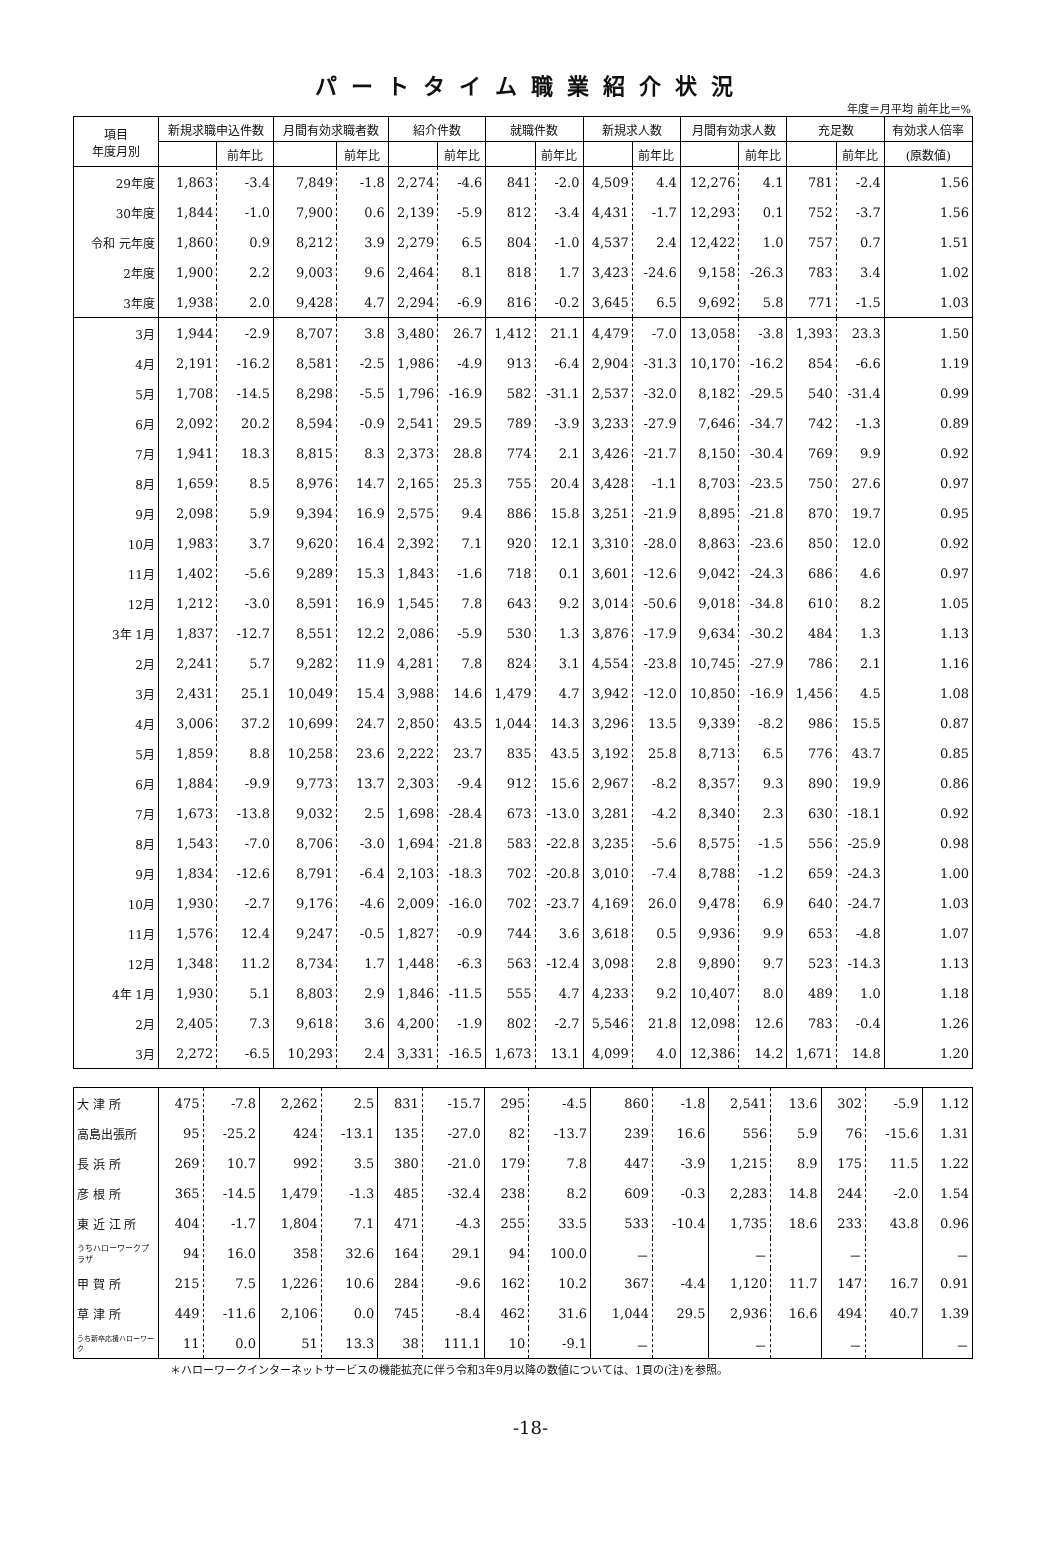パートタイム職業紹介状況
年度＝月平均 前年比＝%
| 項目 年度月別 | 新規求職申込件数 | | 月間有効求職者数 | | 紹介件数 | | 就職件数 | | 新規求人数 | | 月間有効求人数 | | 充足数 | | 有効求人倍率 |
| --- | --- | --- | --- | --- | --- | --- | --- | --- | --- | --- | --- | --- | --- | --- | --- |
| | | 前年比 | | 前年比 | | 前年比 | | 前年比 | | 前年比 | | 前年比 | | 前年比 | (原数値) |
| 29年度 | 1,863 | -3.4 | 7,849 | -1.8 | 2,274 | -4.6 | 841 | -2.0 | 4,509 | 4.4 | 12,276 | 4.1 | 781 | -2.4 | 1.56 |
| 30年度 | 1,844 | -1.0 | 7,900 | 0.6 | 2,139 | -5.9 | 812 | -3.4 | 4,431 | -1.7 | 12,293 | 0.1 | 752 | -3.7 | 1.56 |
| 令和 元年度 | 1,860 | 0.9 | 8,212 | 3.9 | 2,279 | 6.5 | 804 | -1.0 | 4,537 | 2.4 | 12,422 | 1.0 | 757 | 0.7 | 1.51 |
| 2年度 | 1,900 | 2.2 | 9,003 | 9.6 | 2,464 | 8.1 | 818 | 1.7 | 3,423 | -24.6 | 9,158 | -26.3 | 783 | 3.4 | 1.02 |
| 3年度 | 1,938 | 2.0 | 9,428 | 4.7 | 2,294 | -6.9 | 816 | -0.2 | 3,645 | 6.5 | 9,692 | 5.8 | 771 | -1.5 | 1.03 |
| 3月 | 1,944 | -2.9 | 8,707 | 3.8 | 3,480 | 26.7 | 1,412 | 21.1 | 4,479 | -7.0 | 13,058 | -3.8 | 1,393 | 23.3 | 1.50 |
| 4月 | 2,191 | -16.2 | 8,581 | -2.5 | 1,986 | -4.9 | 913 | -6.4 | 2,904 | -31.3 | 10,170 | -16.2 | 854 | -6.6 | 1.19 |
| 5月 | 1,708 | -14.5 | 8,298 | -5.5 | 1,796 | -16.9 | 582 | -31.1 | 2,537 | -32.0 | 8,182 | -29.5 | 540 | -31.4 | 0.99 |
| 6月 | 2,092 | 20.2 | 8,594 | -0.9 | 2,541 | 29.5 | 789 | -3.9 | 3,233 | -27.9 | 7,646 | -34.7 | 742 | -1.3 | 0.89 |
| 7月 | 1,941 | 18.3 | 8,815 | 8.3 | 2,373 | 28.8 | 774 | 2.1 | 3,426 | -21.7 | 8,150 | -30.4 | 769 | 9.9 | 0.92 |
| 8月 | 1,659 | 8.5 | 8,976 | 14.7 | 2,165 | 25.3 | 755 | 20.4 | 3,428 | -1.1 | 8,703 | -23.5 | 750 | 27.6 | 0.97 |
| 9月 | 2,098 | 5.9 | 9,394 | 16.9 | 2,575 | 9.4 | 886 | 15.8 | 3,251 | -21.9 | 8,895 | -21.8 | 870 | 19.7 | 0.95 |
| 10月 | 1,983 | 3.7 | 9,620 | 16.4 | 2,392 | 7.1 | 920 | 12.1 | 3,310 | -28.0 | 8,863 | -23.6 | 850 | 12.0 | 0.92 |
| 11月 | 1,402 | -5.6 | 9,289 | 15.3 | 1,843 | -1.6 | 718 | 0.1 | 3,601 | -12.6 | 9,042 | -24.3 | 686 | 4.6 | 0.97 |
| 12月 | 1,212 | -3.0 | 8,591 | 16.9 | 1,545 | 7.8 | 643 | 9.2 | 3,014 | -50.6 | 9,018 | -34.8 | 610 | 8.2 | 1.05 |
| 3年 1月 | 1,837 | -12.7 | 8,551 | 12.2 | 2,086 | -5.9 | 530 | 1.3 | 3,876 | -17.9 | 9,634 | -30.2 | 484 | 1.3 | 1.13 |
| 2月 | 2,241 | 5.7 | 9,282 | 11.9 | 4,281 | 7.8 | 824 | 3.1 | 4,554 | -23.8 | 10,745 | -27.9 | 786 | 2.1 | 1.16 |
| 3月 | 2,431 | 25.1 | 10,049 | 15.4 | 3,988 | 14.6 | 1,479 | 4.7 | 3,942 | -12.0 | 10,850 | -16.9 | 1,456 | 4.5 | 1.08 |
| 4月 | 3,006 | 37.2 | 10,699 | 24.7 | 2,850 | 43.5 | 1,044 | 14.3 | 3,296 | 13.5 | 9,339 | -8.2 | 986 | 15.5 | 0.87 |
| 5月 | 1,859 | 8.8 | 10,258 | 23.6 | 2,222 | 23.7 | 835 | 43.5 | 3,192 | 25.8 | 8,713 | 6.5 | 776 | 43.7 | 0.85 |
| 6月 | 1,884 | -9.9 | 9,773 | 13.7 | 2,303 | -9.4 | 912 | 15.6 | 2,967 | -8.2 | 8,357 | 9.3 | 890 | 19.9 | 0.86 |
| 7月 | 1,673 | -13.8 | 9,032 | 2.5 | 1,698 | -28.4 | 673 | -13.0 | 3,281 | -4.2 | 8,340 | 2.3 | 630 | -18.1 | 0.92 |
| 8月 | 1,543 | -7.0 | 8,706 | -3.0 | 1,694 | -21.8 | 583 | -22.8 | 3,235 | -5.6 | 8,575 | -1.5 | 556 | -25.9 | 0.98 |
| 9月 | 1,834 | -12.6 | 8,791 | -6.4 | 2,103 | -18.3 | 702 | -20.8 | 3,010 | -7.4 | 8,788 | -1.2 | 659 | -24.3 | 1.00 |
| 10月 | 1,930 | -2.7 | 9,176 | -4.6 | 2,009 | -16.0 | 702 | -23.7 | 4,169 | 26.0 | 9,478 | 6.9 | 640 | -24.7 | 1.03 |
| 11月 | 1,576 | 12.4 | 9,247 | -0.5 | 1,827 | -0.9 | 744 | 3.6 | 3,618 | 0.5 | 9,936 | 9.9 | 653 | -4.8 | 1.07 |
| 12月 | 1,348 | 11.2 | 8,734 | 1.7 | 1,448 | -6.3 | 563 | -12.4 | 3,098 | 2.8 | 9,890 | 9.7 | 523 | -14.3 | 1.13 |
| 4年 1月 | 1,930 | 5.1 | 8,803 | 2.9 | 1,846 | -11.5 | 555 | 4.7 | 4,233 | 9.2 | 10,407 | 8.0 | 489 | 1.0 | 1.18 |
| 2月 | 2,405 | 7.3 | 9,618 | 3.6 | 4,200 | -1.9 | 802 | -2.7 | 5,546 | 21.8 | 12,098 | 12.6 | 783 | -0.4 | 1.26 |
| 3月 | 2,272 | -6.5 | 10,293 | 2.4 | 3,331 | -16.5 | 1,673 | 13.1 | 4,099 | 4.0 | 12,386 | 14.2 | 1,671 | 14.8 | 1.20 |
| 大 津 所 | 475 | -7.8 | 2,262 | 2.5 | 831 | -15.7 | 295 | -4.5 | 860 | -1.8 | 2,541 | 13.6 | 302 | -5.9 | 1.12 |
| 高島出張所 | 95 | -25.2 | 424 | -13.1 | 135 | -27.0 | 82 | -13.7 | 239 | 16.6 | 556 | 5.9 | 76 | -15.6 | 1.31 |
| 長 浜 所 | 269 | 10.7 | 992 | 3.5 | 380 | -21.0 | 179 | 7.8 | 447 | -3.9 | 1,215 | 8.9 | 175 | 11.5 | 1.22 |
| 彦 根 所 | 365 | -14.5 | 1,479 | -1.3 | 485 | -32.4 | 238 | 8.2 | 609 | -0.3 | 2,283 | 14.8 | 244 | -2.0 | 1.54 |
| 東 近 江 所 | 404 | -1.7 | 1,804 | 7.1 | 471 | -4.3 | 255 | 33.5 | 533 | -10.4 | 1,735 | 18.6 | 233 | 43.8 | 0.96 |
| うちハローワークプラザ | 94 | 16.0 | 358 | 32.6 | 164 | 29.1 | 94 | 100.0 | － | | － | | － | | － |
| 甲 賀 所 | 215 | 7.5 | 1,226 | 10.6 | 284 | -9.6 | 162 | 10.2 | 367 | -4.4 | 1,120 | 11.7 | 147 | 16.7 | 0.91 |
| 草 津 所 | 449 | -11.6 | 2,106 | 0.0 | 745 | -8.4 | 462 | 31.6 | 1,044 | 29.5 | 2,936 | 16.6 | 494 | 40.7 | 1.39 |
| うち新卒応援ハローワーク | 11 | 0.0 | 51 | 13.3 | 38 | 111.1 | 10 | -9.1 | － | | － | | － | | － |
＊ハローワークインターネットサービスの機能拡充に伴う令和3年9月以降の数値については、1頁の(注)を参照。
-18-